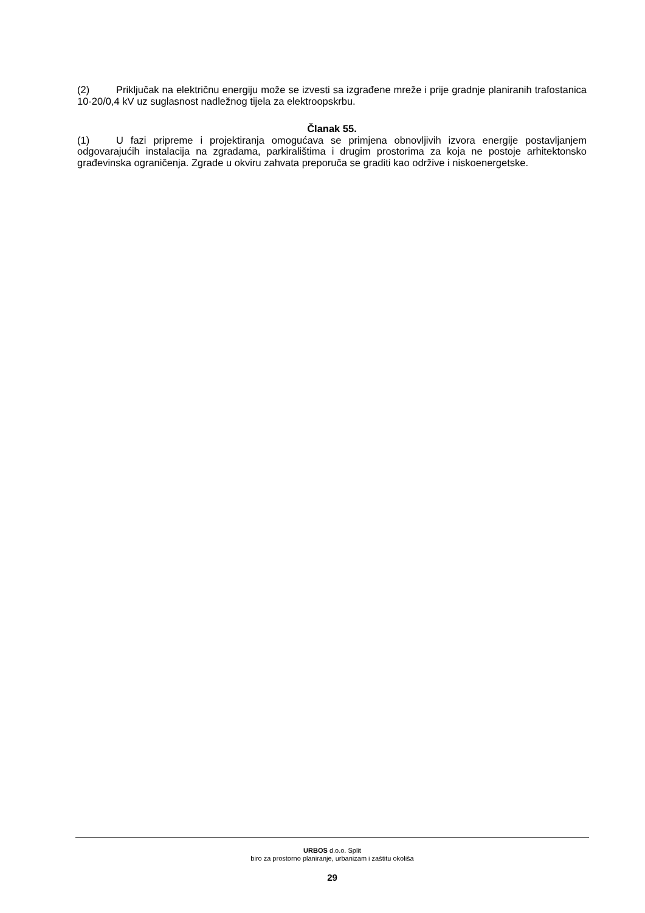(2) Priključak na električnu energiju može se izvesti sa izgrađene mreže i prije gradnje planiranih trafostanica 10-20/0,4 kV uz suglasnost nadležnog tijela za elektroopskrbu.
Članak 55.
(1) U fazi pripreme i projektiranja omogućava se primjena obnovljivih izvora energije postavljanjem odgovarajućih instalacija na zgradama, parkiralištima i drugim prostorima za koja ne postoje arhitektonsko građevinska ograničenja. Zgrade u okviru zahvata preporuča se graditi kao održive i niskoenergetske.
URBOS d.o.o. Split
biro za prostorno planiranje, urbanizam i zaštitu okoliša
29